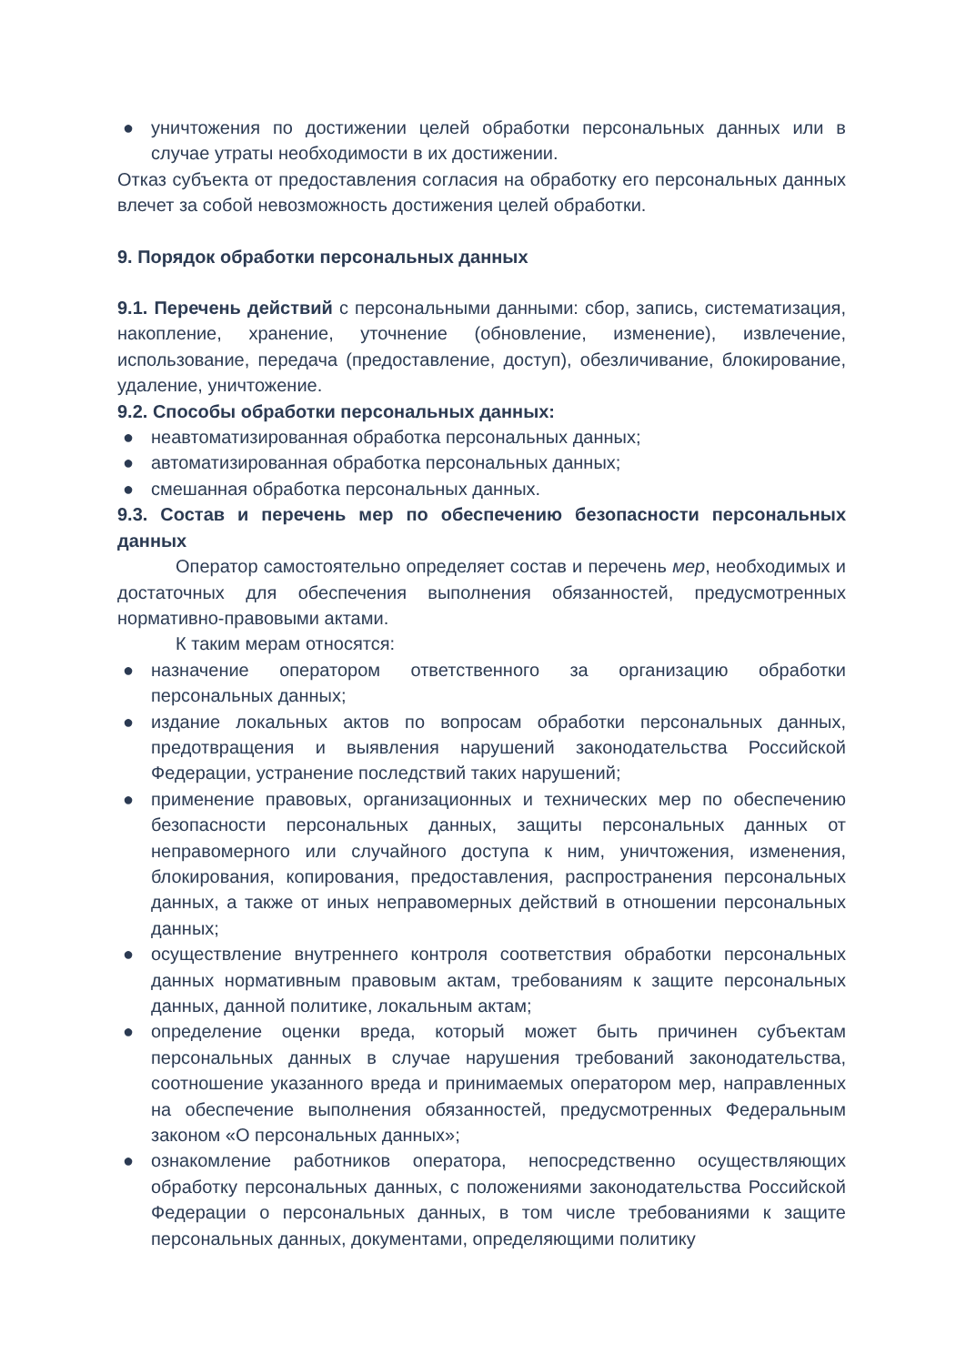● уничтожения по достижении целей обработки персональных данных или в случае утраты необходимости в их достижении.
Отказ субъекта от предоставления согласия на обработку его персональных данных влечет за собой невозможность достижения целей обработки.
9. Порядок обработки персональных данных
9.1. Перечень действий с персональными данными: сбор, запись, систематизация, накопление, хранение, уточнение (обновление, изменение), извлечение, использование, передача (предоставление, доступ), обезличивание, блокирование, удаление, уничтожение.
9.2. Способы обработки персональных данных:
● неавтоматизированная обработка персональных данных;
● автоматизированная обработка персональных данных;
● смешанная обработка персональных данных.
9.3. Состав и перечень мер по обеспечению безопасности персональных данных
Оператор самостоятельно определяет состав и перечень мер, необходимых и достаточных для обеспечения выполнения обязанностей, предусмотренных нормативно-правовыми актами.
К таким мерам относятся:
● назначение оператором ответственного за организацию обработки персональных данных;
● издание локальных актов по вопросам обработки персональных данных, предотвращения и выявления нарушений законодательства Российской Федерации, устранение последствий таких нарушений;
● применение правовых, организационных и технических мер по обеспечению безопасности персональных данных, защиты персональных данных от неправомерного или случайного доступа к ним, уничтожения, изменения, блокирования, копирования, предоставления, распространения персональных данных, а также от иных неправомерных действий в отношении персональных данных;
● осуществление внутреннего контроля соответствия обработки персональных данных нормативным правовым актам, требованиям к защите персональных данных, данной политике, локальным актам;
● определение оценки вреда, который может быть причинен субъектам персональных данных в случае нарушения требований законодательства, соотношение указанного вреда и принимаемых оператором мер, направленных на обеспечение выполнения обязанностей, предусмотренных Федеральным законом «О персональных данных»;
● ознакомление работников оператора, непосредственно осуществляющих обработку персональных данных, с положениями законодательства Российской Федерации о персональных данных, в том числе требованиями к защите персональных данных, документами, определяющими политику